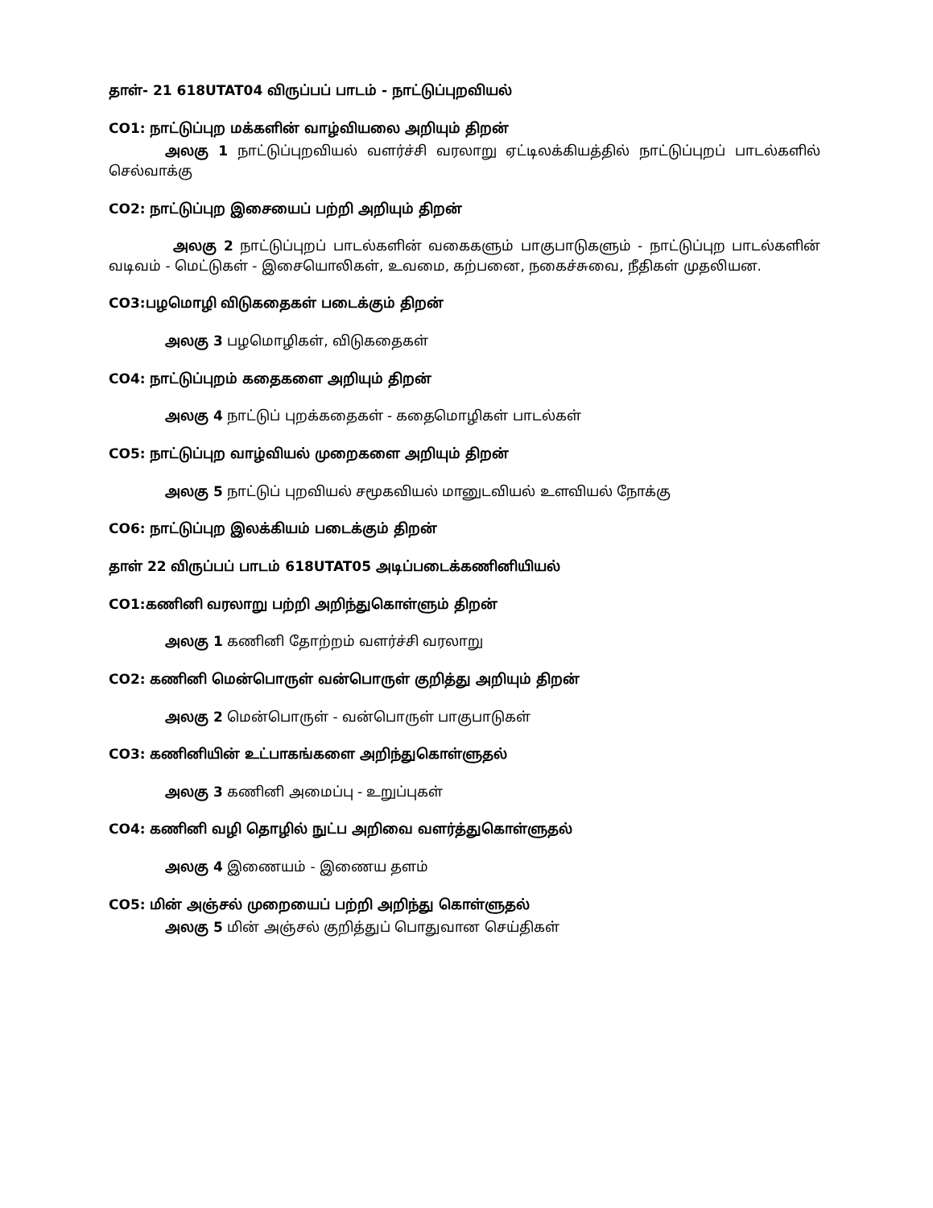தாள்- 21 618UTAT04 விருப்பப் பாடம் - நாட்டுப்புறவியல்
CO1: நாட்டுப்புற மக்களின் வாழ்வியலை அறியும் திறன்
அலகு 1 நாட்டுப்புறவியல் வளர்ச்சி வரலாறு ஏட்டிலக்கியத்தில் நாட்டுப்புறப் பாடல்களில் செல்வாக்கு
CO2: நாட்டுப்புற இசையைப் பற்றி அறியும் திறன்
அலகு 2 நாட்டுப்புறப் பாடல்களின் வகைகளும் பாகுபாடுகளும் - நாட்டுப்புற பாடல்களின் வடிவம் - மெட்டுகள் - இசையொலிகள், உவமை, கற்பனை, நகைச்சுவை, நீதிகள் முதலியன.
CO3:பழமொழி விடுகதைகள் படைக்கும் திறன்
அலகு 3 பழமொழிகள், விடுகதைகள்
CO4: நாட்டுப்புறம் கதைகளை அறியும் திறன்
அலகு 4 நாட்டுப் புறக்கதைகள் - கதைமொழிகள் பாடல்கள்
CO5: நாட்டுப்புற வாழ்வியல் முறைகளை அறியும் திறன்
அலகு 5 நாட்டுப் புறவியல் சமூகவியல் மானுடவியல் உளவியல் நோக்கு
CO6: நாட்டுப்புற இலக்கியம் படைக்கும் திறன்
தாள் 22 விருப்பப் பாடம் 618UTAT05 அடிப்படைக்கணினியியல்
CO1:கணினி வரலாறு பற்றி அறிந்துகொள்ளும் திறன்
அலகு 1 கணினி தோற்றம் வளர்ச்சி வரலாறு
CO2: கணினி மென்பொருள் வன்பொருள் குறித்து அறியும் திறன்
அலகு 2 மென்பொருள் - வன்பொருள் பாகுபாடுகள்
CO3: கணினியின் உட்பாகங்களை அறிந்துகொள்ளுதல்
அலகு 3 கணினி அமைப்பு - உறுப்புகள்
CO4: கணினி வழி தொழில் நுட்ப அறிவை வளர்த்துகொள்ளுதல்
அலகு 4 இணையம் - இணைய தளம்
CO5: மின் அஞ்சல் முறையைப் பற்றி அறிந்து கொள்ளுதல்
அலகு 5 மின் அஞ்சல் குறித்துப் பொதுவான செய்திகள்